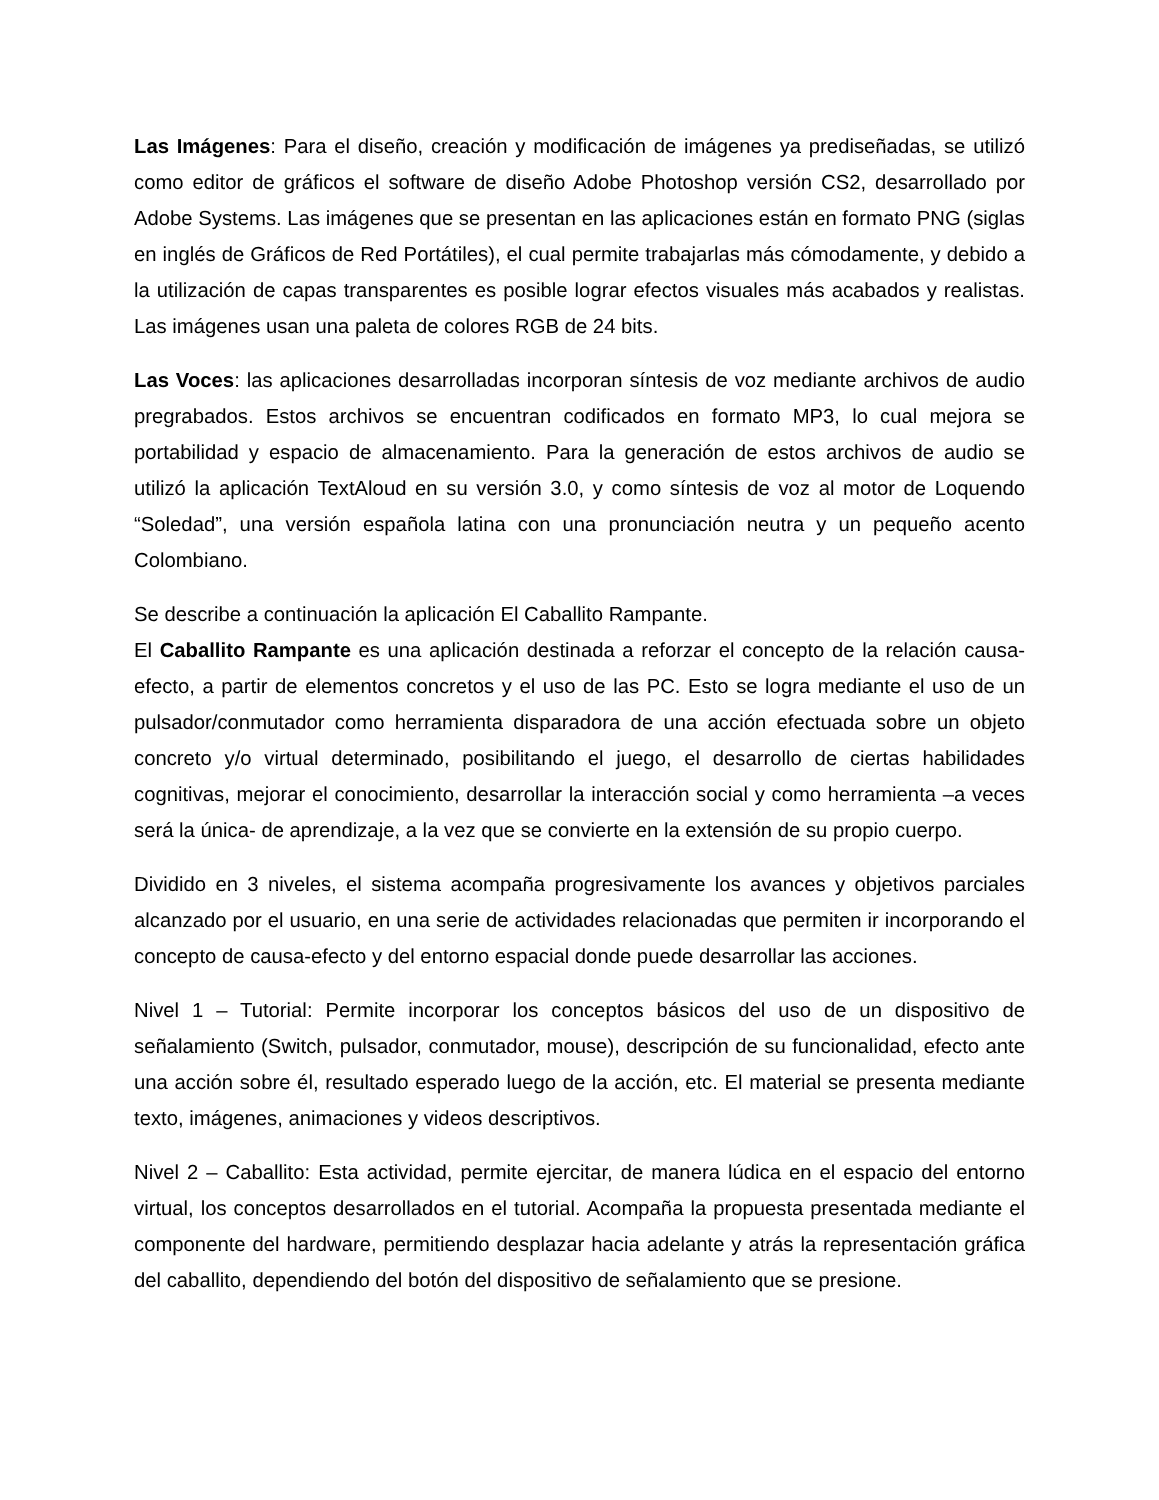Las Imágenes: Para el diseño, creación y modificación de imágenes ya prediseñadas, se utilizó como editor de gráficos el software de diseño Adobe Photoshop versión CS2, desarrollado por Adobe Systems. Las imágenes que se presentan en las aplicaciones están en formato PNG (siglas en inglés de Gráficos de Red Portátiles), el cual permite trabajarlas más cómodamente, y debido a la utilización de capas transparentes es posible lograr efectos visuales más acabados y realistas. Las imágenes usan una paleta de colores RGB de 24 bits.
Las Voces: las aplicaciones desarrolladas incorporan síntesis de voz mediante archivos de audio pregrabados. Estos archivos se encuentran codificados en formato MP3, lo cual mejora se portabilidad y espacio de almacenamiento. Para la generación de estos archivos de audio se utilizó la aplicación TextAloud en su versión 3.0, y como síntesis de voz al motor de Loquendo “Soledad”, una versión española latina con una pronunciación neutra y un pequeño acento Colombiano.
Se describe a continuación la aplicación El Caballito Rampante.
El Caballito Rampante es una aplicación destinada a reforzar el concepto de la relación causa-efecto, a partir de elementos concretos y el uso de las PC. Esto se logra mediante el uso de un pulsador/conmutador como herramienta disparadora de una acción efectuada sobre un objeto concreto y/o virtual determinado, posibilitando el juego, el desarrollo de ciertas habilidades cognitivas, mejorar el conocimiento, desarrollar la interacción social y como herramienta –a veces será la única- de aprendizaje, a la vez que se convierte en la extensión de su propio cuerpo.
Dividido en 3 niveles, el sistema acompaña progresivamente los avances y objetivos parciales alcanzado por el usuario, en una serie de actividades relacionadas que permiten ir incorporando el concepto de causa-efecto y del entorno espacial donde puede desarrollar las acciones.
Nivel 1 – Tutorial: Permite incorporar los conceptos básicos del uso de un dispositivo de señalamiento (Switch, pulsador, conmutador, mouse), descripción de su funcionalidad, efecto ante una acción sobre él, resultado esperado luego de la acción, etc. El material se presenta mediante texto, imágenes, animaciones y videos descriptivos.
Nivel 2 – Caballito: Esta actividad, permite ejercitar, de manera lúdica en el espacio del entorno virtual, los conceptos desarrollados en el tutorial. Acompaña la propuesta presentada mediante el componente del hardware, permitiendo desplazar hacia adelante y atrás la representación gráfica del caballito, dependiendo del botón del dispositivo de señalamiento que se presione.